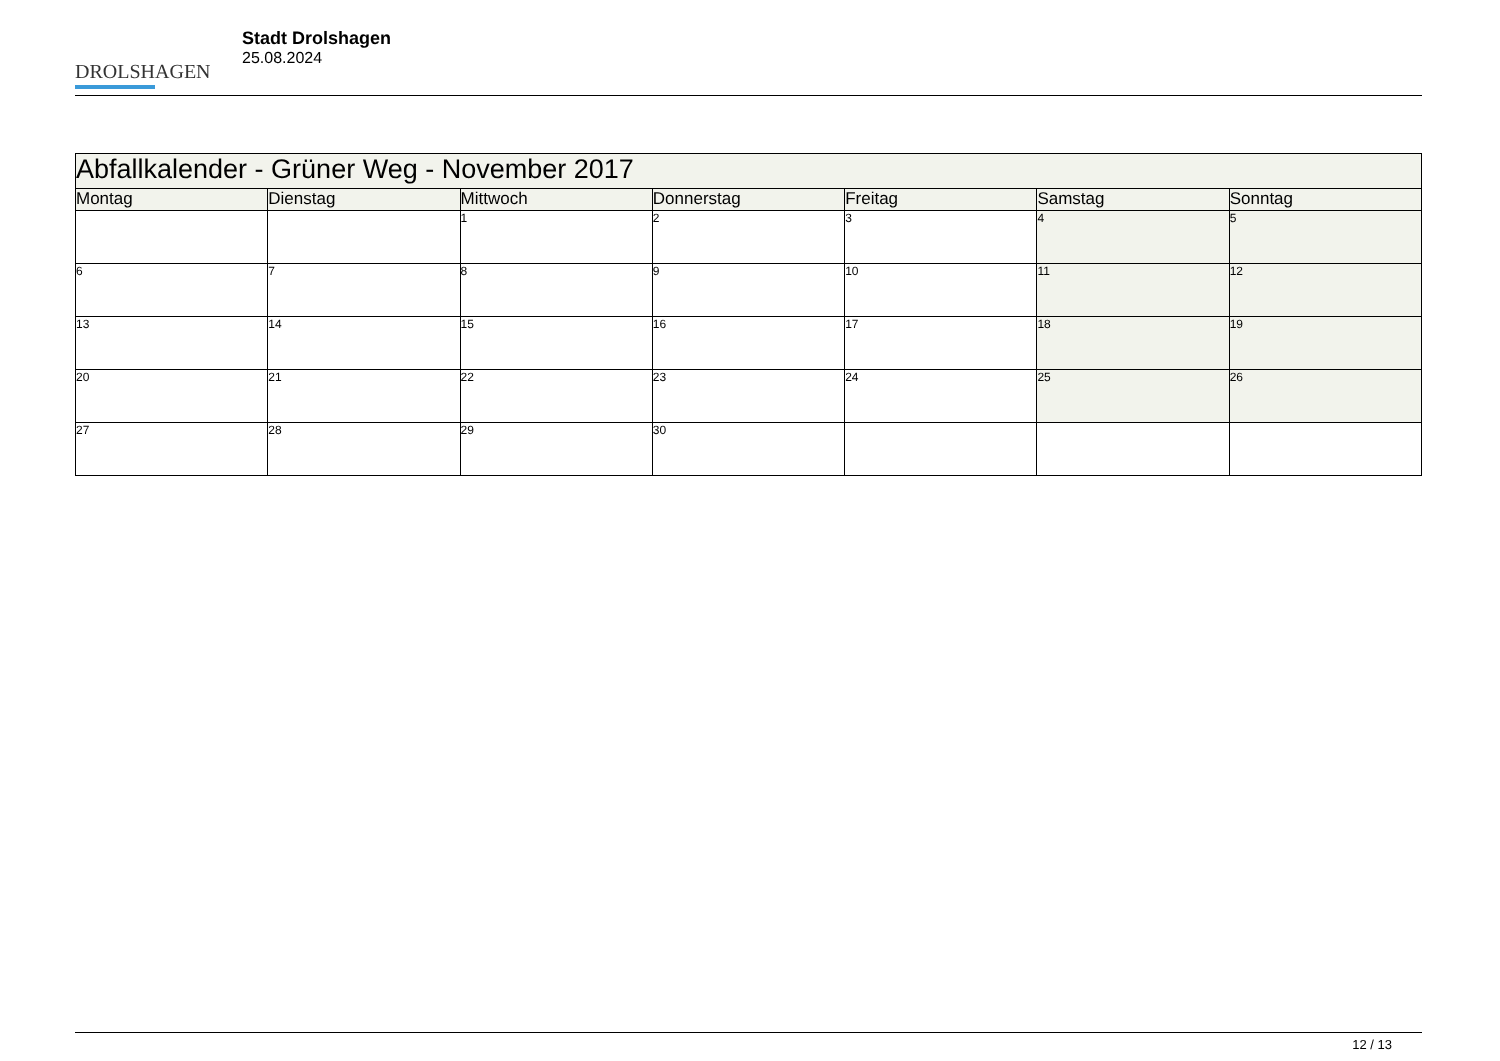DROLSHAGEN
Stadt Drolshagen
25.08.2024
| Abfallkalender - Grüner Weg - November 2017 | | | | | | |
| --- | --- | --- | --- | --- | --- | --- |
| Montag | Dienstag | Mittwoch | Donnerstag | Freitag | Samstag | Sonntag |
| | | 1 | 2 | 3 | 4 | 5 |
| 6 | 7 | 8 | 9 | 10 | 11 | 12 |
| 13 | 14 | 15 | 16 | 17 | 18 | 19 |
| 20 | 21 | 22 | 23 | 24 | 25 | 26 |
| 27 | 28 | 29 | 30 | | | |
12 / 13